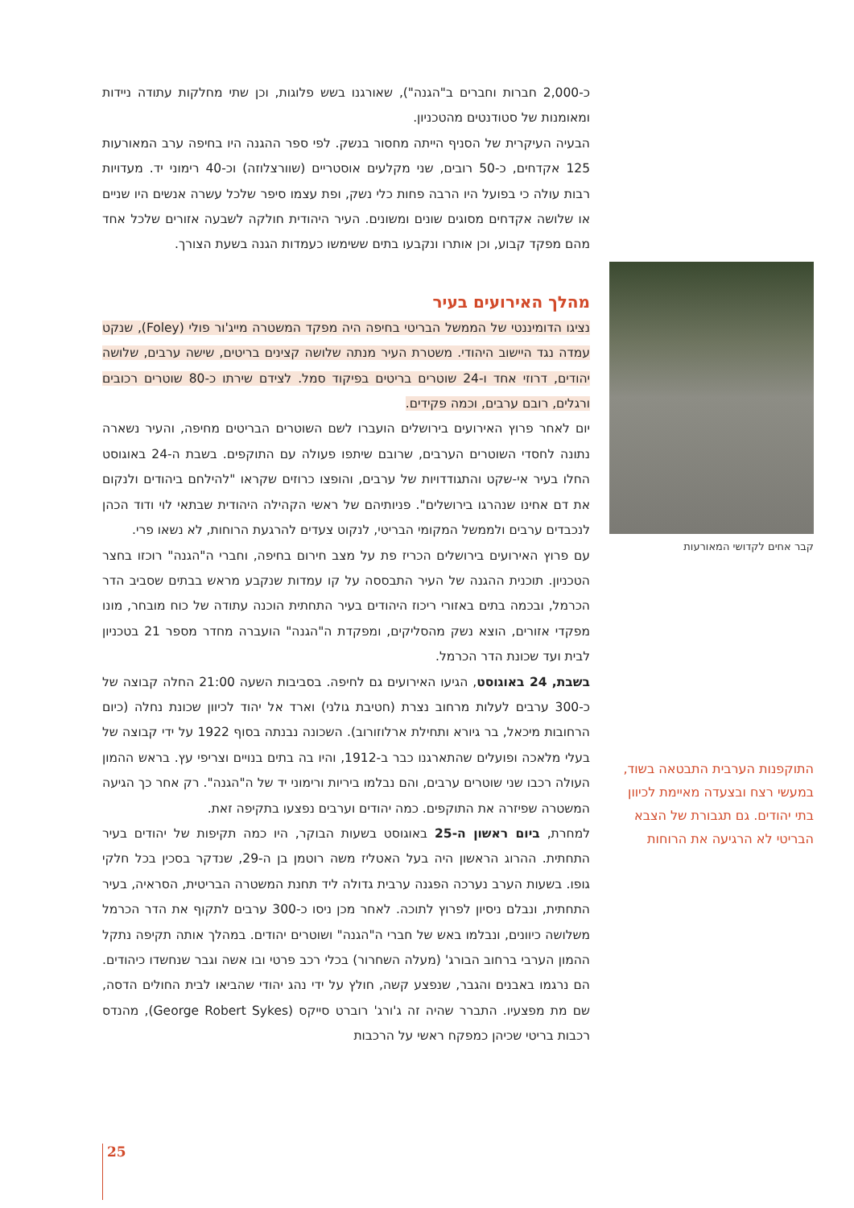כ-2,000 חברות וחברים ב"הגנה"), שאורגנו בשש פלוגות, וכן שתי מחלקות עתודה ניידות ומאומנות של סטודנטים מהטכניון.
הבעיה העיקרית של הסניף הייתה מחסור בנשק. לפי ספר ההגנה היו בחיפה ערב המאורעות 125 אקדחים, כ-50 רובים, שני מקלעים אוסטריים (שוורצלוזה) וכ-40 רימוני יד. מעדויות רבות עולה כי בפועל היו הרבה פחות כלי נשק, ופת עצמו סיפר שלכל עשרה אנשים היו שניים או שלושה אקדחים מסוגים שונים ומשונים. העיר היהודית חולקה לשבעה אזורים שלכל אחד מהם מפקד קבוע, וכן אותרו ונקבעו בתים ששימשו כעמדות הגנה בשעת הצורך.
מהלך האירועים בעיר
נציגו הדומיננטי של הממשל הבריטי בחיפה היה מפקד המשטרה מייג'ור פולי (Foley), שנקט עמדה נגד היישוב היהודי. משטרת העיר מנתה שלושה קצינים בריטים, שישה ערבים, שלושה יהודים, דרוזי אחד ו-24 שוטרים בריטים בפיקוד סמל. לצידם שירתו כ-80 שוטרים רכובים ורגלים, רובם ערבים, וכמה פקידים.
יום לאחר פרוץ האירועים בירושלים הועברו לשם השוטרים הבריטים מחיפה, והעיר נשארה נתונה לחסדי השוטרים הערבים, שרובם שיתפו פעולה עם התוקפים. בשבת ה-24 באוגוסט החלו בעיר אי-שקט והתגודדויות של ערבים, והופצו כרוזים שקראו "להילחם ביהודים ולנקום את דם אחינו שנהרגו בירושלים". פניותיהם של ראשי הקהילה היהודית שבתאי לוי ודוד הכהן לנכבדים ערבים ולממשל המקומי הבריטי, לנקוט צעדים להרגעת הרוחות, לא נשאו פרי.
עם פרוץ האירועים בירושלים הכריז פת על מצב חירום בחיפה, וחברי ה"הגנה" רוכזו בחצר הטכניון. תוכנית ההגנה של העיר התבססה על קו עמדות שנקבע מראש בבתים שסביב הדר הכרמל, ובכמה בתים באזורי ריכוז היהודים בעיר התחתית הוכנה עתודה של כוח מובחר, מונו מפקדי אזורים, הוצא נשק מהסליקים, ומפקדת ה"הגנה" הועברה מחדר מספר 21 בטכניון לבית ועד שכונת הדר הכרמל.
בשבת, 24 באוגוסט, הגיעו האירועים גם לחיפה. בסביבות השעה 21:00 החלה קבוצה של כ-300 ערבים לעלות מרחוב נצרת (חטיבת גולני) וארד אל יהוד לכיוון שכונת נחלה (כיום הרחובות מיכאל, בר גיורא ותחילת ארלוזורוב). השכונה נבנתה בסוף 1922 על ידי קבוצה של בעלי מלאכה ופועלים שהתארגנו כבר ב-1912, והיו בה בתים בנויים וצריפי עץ. בראש ההמון העולה רכבו שני שוטרים ערבים, והם נבלמו ביריות ורימוני יד של ה"הגנה". רק אחר כך הגיעה המשטרה שפיזרה את התוקפים. כמה יהודים וערבים נפצעו בתקיפה זאת.
למחרת, ביום ראשון ה-25 באוגוסט בשעות הבוקר, היו כמה תקיפות של יהודים בעיר התחתית. ההרוג הראשון היה בעל האטליז משה רוטמן בן ה-29, שנדקר בסכין בכל חלקי גופו. בשעות הערב נערכה הפגנה ערבית גדולה ליד תחנת המשטרה הבריטית, הסראיה, בעיר התחתית, ונבלם ניסיון לפרוץ לתוכה. לאחר מכן ניסו כ-300 ערבים לתקוף את הדר הכרמל משלושה כיוונים, ונבלמו באש של חברי ה"הגנה" ושוטרים יהודים. במהלך אותה תקיפה נתקל ההמון הערבי ברחוב הבורג' (מעלה השחרור) בכלי רכב פרטי ובו אשה וגבר שנחשדו כיהודים. הם נרגמו באבנים והגבר, שנפצע קשה, חולץ על ידי נהג יהודי שהביאו לבית החולים הדסה, שם מת מפצעיו. התברר שהיה זה ג'ורג' רוברט סייקס (George Robert Sykes), מהנדס רכבות בריטי שכיהן כמפקח ראשי על הרכבות
קבר אחים לקדושי המאורעות
התוקפנות הערבית התבטאה בשוד, במעשי רצח ובצעדה מאיימת לכיוון בתי יהודים. גם תגבורת של הצבא הבריטי לא הרגיעה את הרוחות
25